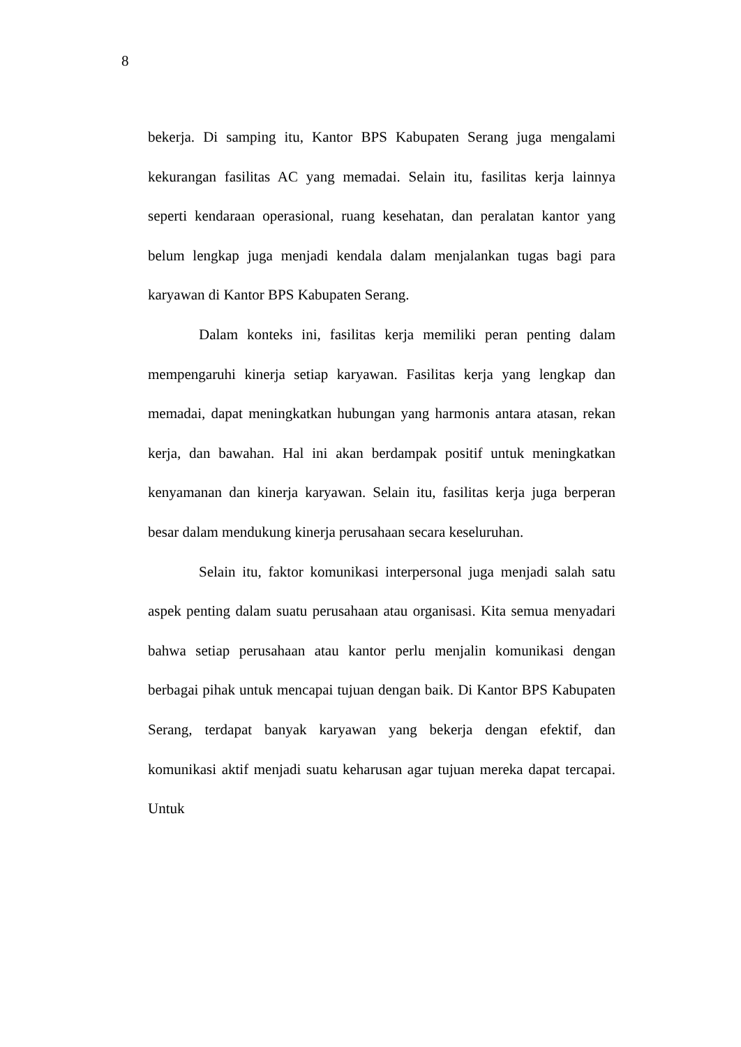8
bekerja. Di samping itu, Kantor BPS Kabupaten Serang juga mengalami kekurangan fasilitas AC yang memadai. Selain itu, fasilitas kerja lainnya seperti kendaraan operasional, ruang kesehatan, dan peralatan kantor yang belum lengkap juga menjadi kendala dalam menjalankan tugas bagi para karyawan di Kantor BPS Kabupaten Serang.
Dalam konteks ini, fasilitas kerja memiliki peran penting dalam mempengaruhi kinerja setiap karyawan. Fasilitas kerja yang lengkap dan memadai, dapat meningkatkan hubungan yang harmonis antara atasan, rekan kerja, dan bawahan. Hal ini akan berdampak positif untuk meningkatkan kenyamanan dan kinerja karyawan. Selain itu, fasilitas kerja juga berperan besar dalam mendukung kinerja perusahaan secara keseluruhan.
Selain itu, faktor komunikasi interpersonal juga menjadi salah satu aspek penting dalam suatu perusahaan atau organisasi. Kita semua menyadari bahwa setiap perusahaan atau kantor perlu menjalin komunikasi dengan berbagai pihak untuk mencapai tujuan dengan baik. Di Kantor BPS Kabupaten Serang, terdapat banyak karyawan yang bekerja dengan efektif, dan komunikasi aktif menjadi suatu keharusan agar tujuan mereka dapat tercapai. Untuk